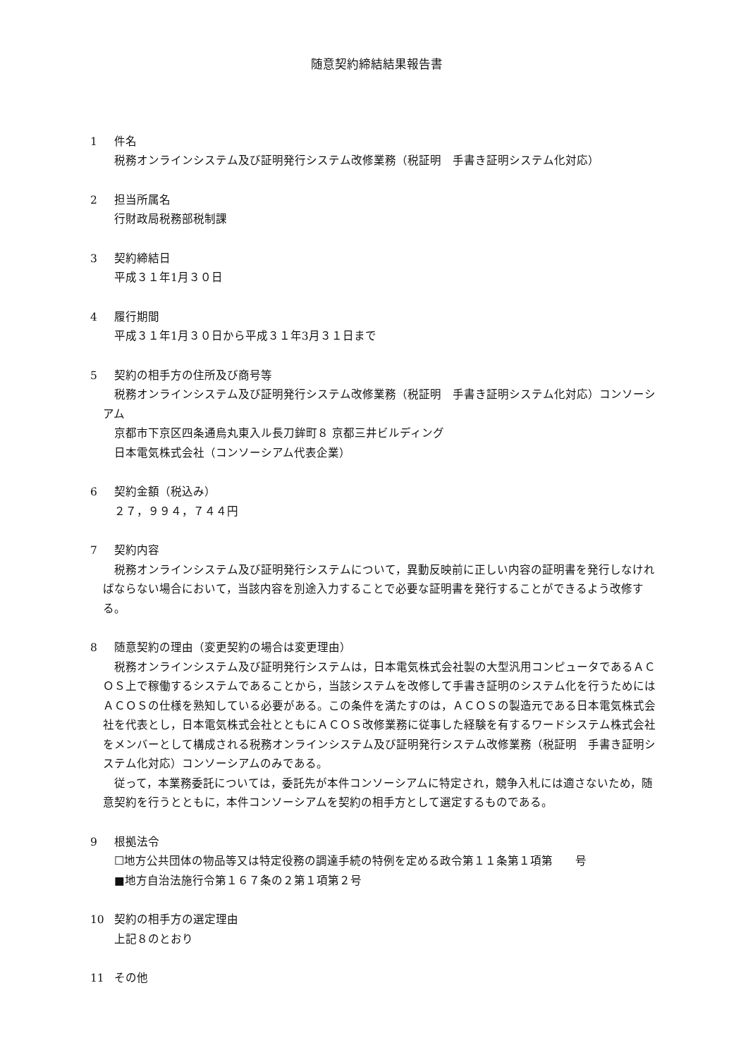随意契約締結結果報告書
1 件名
税務オンラインシステム及び証明発行システム改修業務（税証明　手書き証明システム化対応）
2 担当所属名
行財政局税務部税制課
3 契約締結日
平成３１年1月３０日
4 履行期間
平成３１年1月３０日から平成３１年3月３１日まで
5 契約の相手方の住所及び商号等
税務オンラインシステム及び証明発行システム改修業務（税証明　手書き証明システム化対応）コンソーシアム
京都市下京区四条通烏丸東入ル長刀鉾町８ 京都三井ビルディング
日本電気株式会社（コンソーシアム代表企業）
6 契約金額（税込み）
２７，９９４，７４４円
7 契約内容
税務オンラインシステム及び証明発行システムについて，異動反映前に正しい内容の証明書を発行しなければならない場合において，当該内容を別途入力することで必要な証明書を発行することができるよう改修する。
8 随意契約の理由（変更契約の場合は変更理由）
税務オンラインシステム及び証明発行システムは，日本電気株式会社製の大型汎用コンピュータであるＡＣＯＳ上で稼働するシステムであることから，当該システムを改修して手書き証明のシステム化を行うためにはＡＣＯＳの仕様を熟知している必要がある。この条件を満たすのは，ＡＣＯＳの製造元である日本電気株式会社を代表とし，日本電気株式会社とともにＡＣＯＳ改修業務に従事した経験を有するワードシステム株式会社をメンバーとして構成される税務オンラインシステム及び証明発行システム改修業務（税証明　手書き証明システム化対応）コンソーシアムのみである。
従って，本業務委託については，委託先が本件コンソーシアムに特定され，競争入札には適さないため，随意契約を行うとともに，本件コンソーシアムを契約の相手方として選定するものである。
9 根拠法令
☐地方公共団体の物品等又は特定役務の調達手続の特例を定める政令第１１条第１項第　　号
■地方自治法施行令第１６７条の２第１項第２号
10 契約の相手方の選定理由
上記８のとおり
11 その他